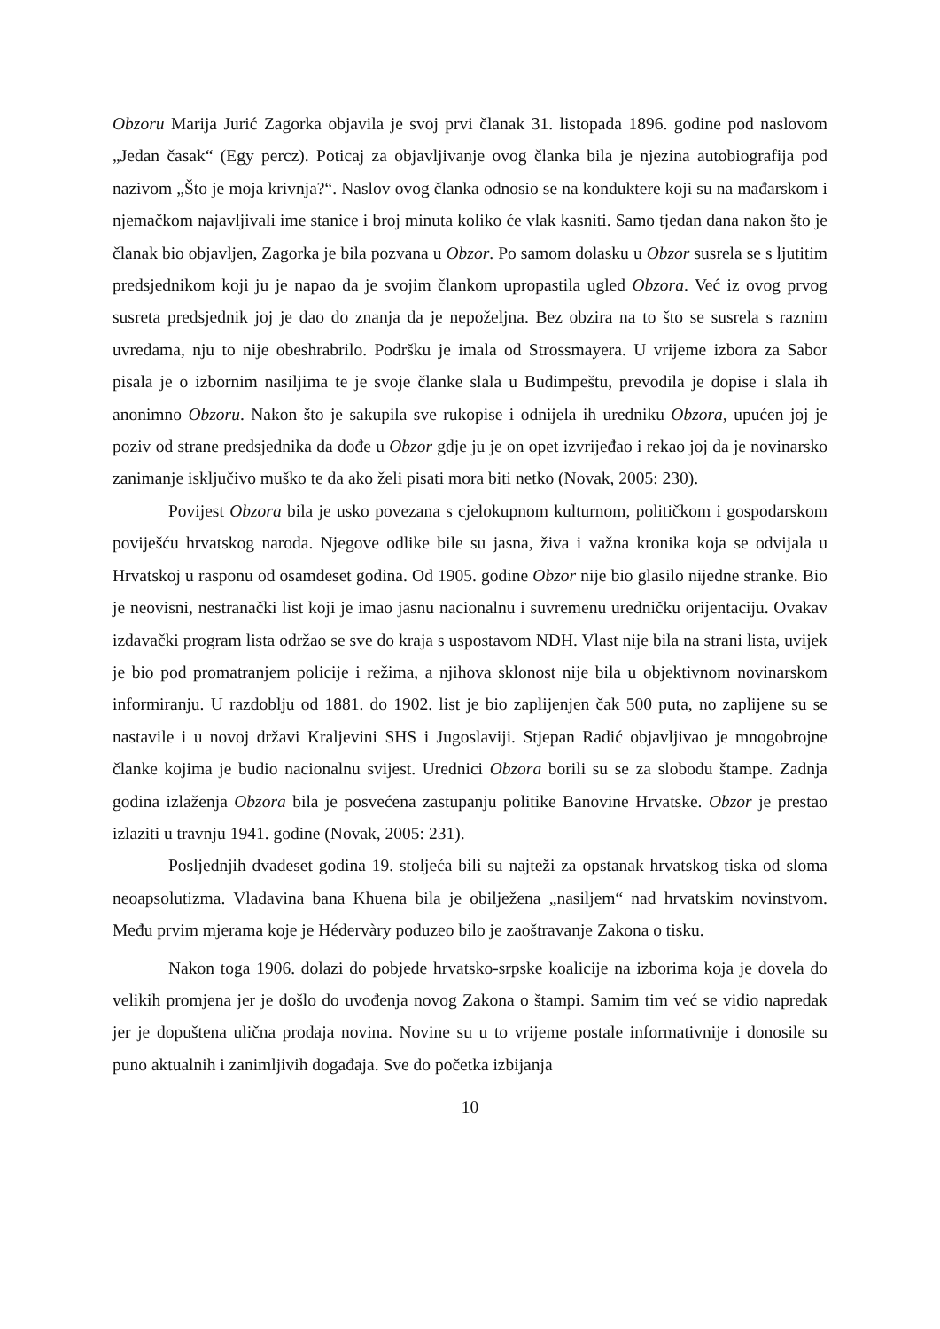Obzoru Marija Jurić Zagorka objavila je svoj prvi članak 31. listopada 1896. godine pod naslovom „Jedan časak“ (Egy percz). Poticaj za objavljivanje ovog članka bila je njezina autobiografija pod nazivom „Što je moja krivnja?“. Naslov ovog članka odnosio se na konduktere koji su na mađarskom i njemačkom najavljivali ime stanice i broj minuta koliko će vlak kasniti. Samo tjedan dana nakon što je članak bio objavljen, Zagorka je bila pozvana u Obzor. Po samom dolasku u Obzor susrela se s ljutitim predsjednikom koji ju je napao da je svojim člankom upropastila ugled Obzora. Već iz ovog prvog susreta predsjednik joj je dao do znanja da je nepoželjna. Bez obzira na to što se susrela s raznim uvredama, nju to nije obeshrabrilo. Podršku je imala od Strossmayera. U vrijeme izbora za Sabor pisala je o izbornim nasiljima te je svoje članke slala u Budimpeštu, prevodila je dopise i slala ih anonimno Obzoru. Nakon što je sakupila sve rukopise i odnijela ih uredniku Obzora, upućen joj je poziv od strane predsjednika da dođe u Obzor gdje ju je on opet izvrijeđao i rekao joj da je novinarsko zanimanje isključivo muško te da ako želi pisati mora biti netko (Novak, 2005: 230).
Povijest Obzora bila je usko povezana s cjelokupnom kulturnom, političkom i gospodarskom poviješću hrvatskog naroda. Njegove odlike bile su jasna, živa i važna kronika koja se odvijala u Hrvatskoj u rasponu od osamdeset godina. Od 1905. godine Obzor nije bio glasilo nijedne stranke. Bio je neovisni, nestranački list koji je imao jasnu nacionalnu i suvremenu uredničku orijentaciju. Ovakav izdavački program lista održao se sve do kraja s uspostavom NDH. Vlast nije bila na strani lista, uvijek je bio pod promatranjem policije i režima, a njihova sklonost nije bila u objektivnom novinarskom informiranju. U razdoblju od 1881. do 1902. list je bio zaplijenjen čak 500 puta, no zaplijene su se nastavile i u novoj državi Kraljevini SHS i Jugoslaviji. Stjepan Radić objavljivao je mnogobrojne članke kojima je budio nacionalnu svijest. Urednici Obzora borili su se za slobodu štampe. Zadnja godina izlaženja Obzora bila je posvećena zastupanju politike Banovine Hrvatske. Obzor je prestao izlaziti u travnju 1941. godine (Novak, 2005: 231).
Posljednjih dvadeset godina 19. stoljeća bili su najteži za opstanak hrvatskog tiska od sloma neoapsolutizma. Vladavina bana Khuena bila je obilježena „nasiljem“ nad hrvatskim novinstvom. Među prvim mjerama koje je Hédervàry poduzeo bilo je zaoštravanje Zakona o tisku.
Nakon toga 1906. dolazi do pobjede hrvatsko-srpske koalicije na izborima koja je dovela do velikih promjena jer je došlo do uvođenja novog Zakona o štampi. Samim tim već se vidio napredak jer je dopuštena ulična prodaja novina. Novine su u to vrijeme postale informativnije i donosile su puno aktualnih i zanimljivih događaja. Sve do početka izbijanja
10